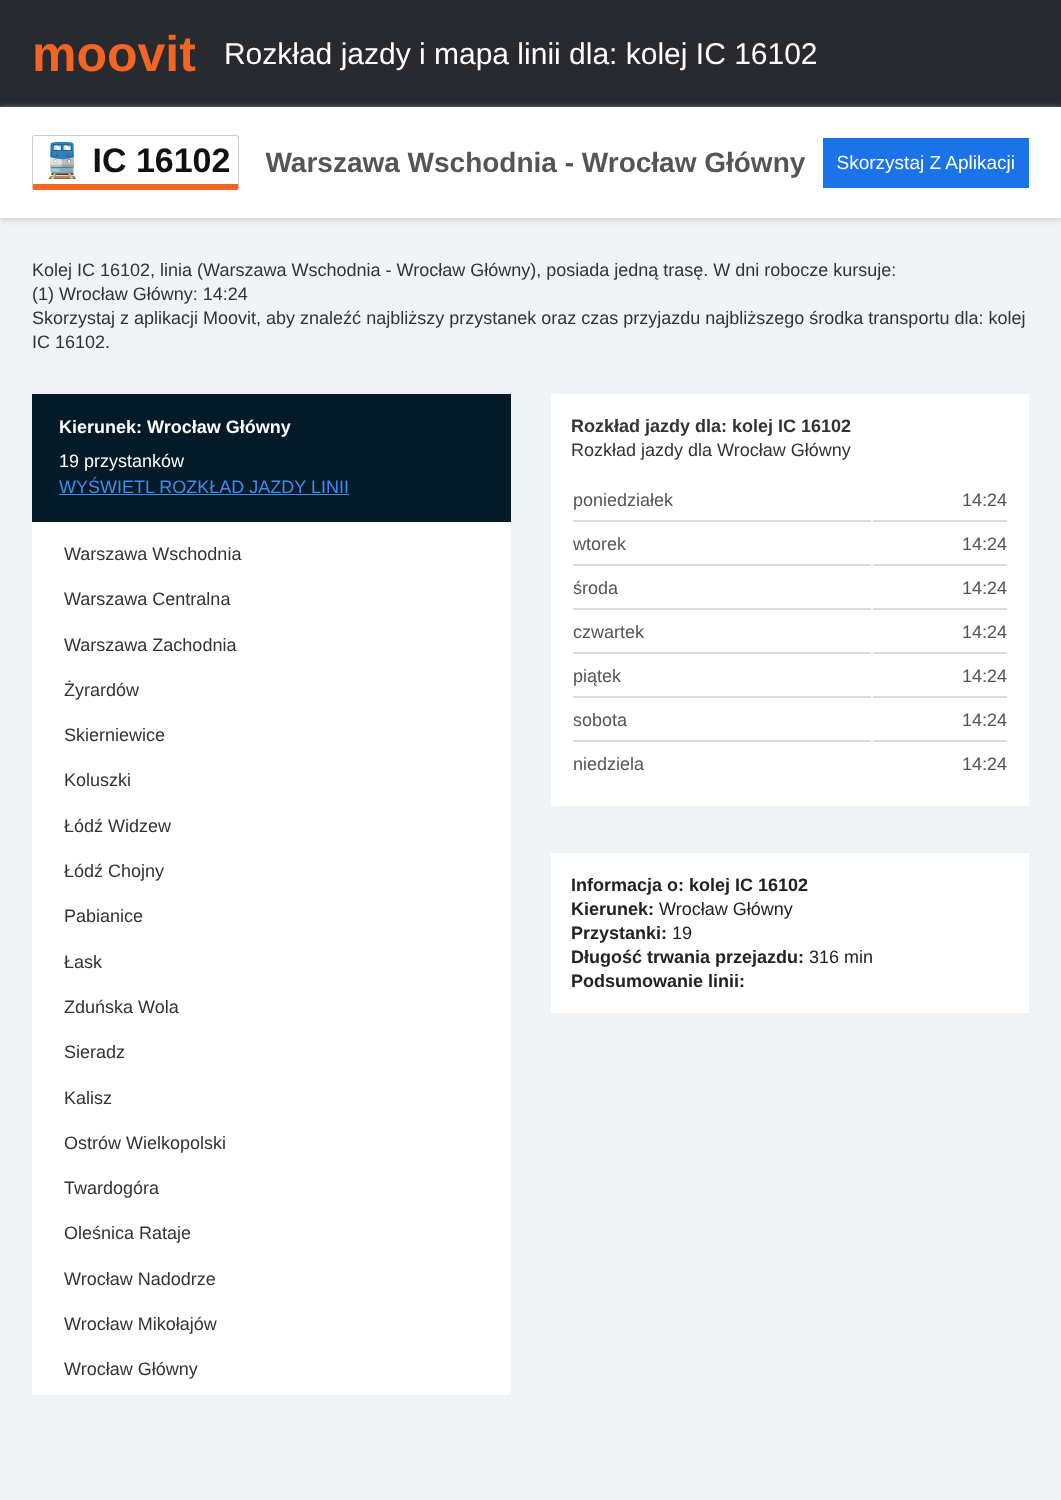moovit
Rozkład jazdy i mapa linii dla: kolej IC 16102
🚆 IC 16102
Warszawa Wschodnia - Wrocław Główny
Skorzystaj Z Aplikacji
Kolej IC 16102, linia (Warszawa Wschodnia - Wrocław Główny), posiada jedną trasę. W dni robocze kursuje:
(1) Wrocław Główny: 14:24
Skorzystaj z aplikacji Moovit, aby znaleźć najbliższy przystanek oraz czas przyjazdu najbliższego środka transportu dla: kolej IC 16102.
Kierunek: Wrocław Główny
19 przystanków
WYŚWIETL ROZKŁAD JAZDY LINII
Warszawa Wschodnia
Warszawa Centralna
Warszawa Zachodnia
Żyrardów
Skierniewice
Koluszki
Łódź Widzew
Łódź Chojny
Pabianice
Łask
Zduńska Wola
Sieradz
Kalisz
Ostrów Wielkopolski
Twardogóra
Oleśnica Rataje
Wrocław Nadodrze
Wrocław Mikołajów
Wrocław Główny
Rozkład jazdy dla: kolej IC 16102
Rozkład jazdy dla Wrocław Główny
| poniedziałek | 14:24 |
| wtorek | 14:24 |
| środa | 14:24 |
| czwartek | 14:24 |
| piątek | 14:24 |
| sobota | 14:24 |
| niedziela | 14:24 |
Informacja o: kolej IC 16102
Kierunek: Wrocław Główny
Przystanki: 19
Długość trwania przejazdu: 316 min
Podsumowanie linii: